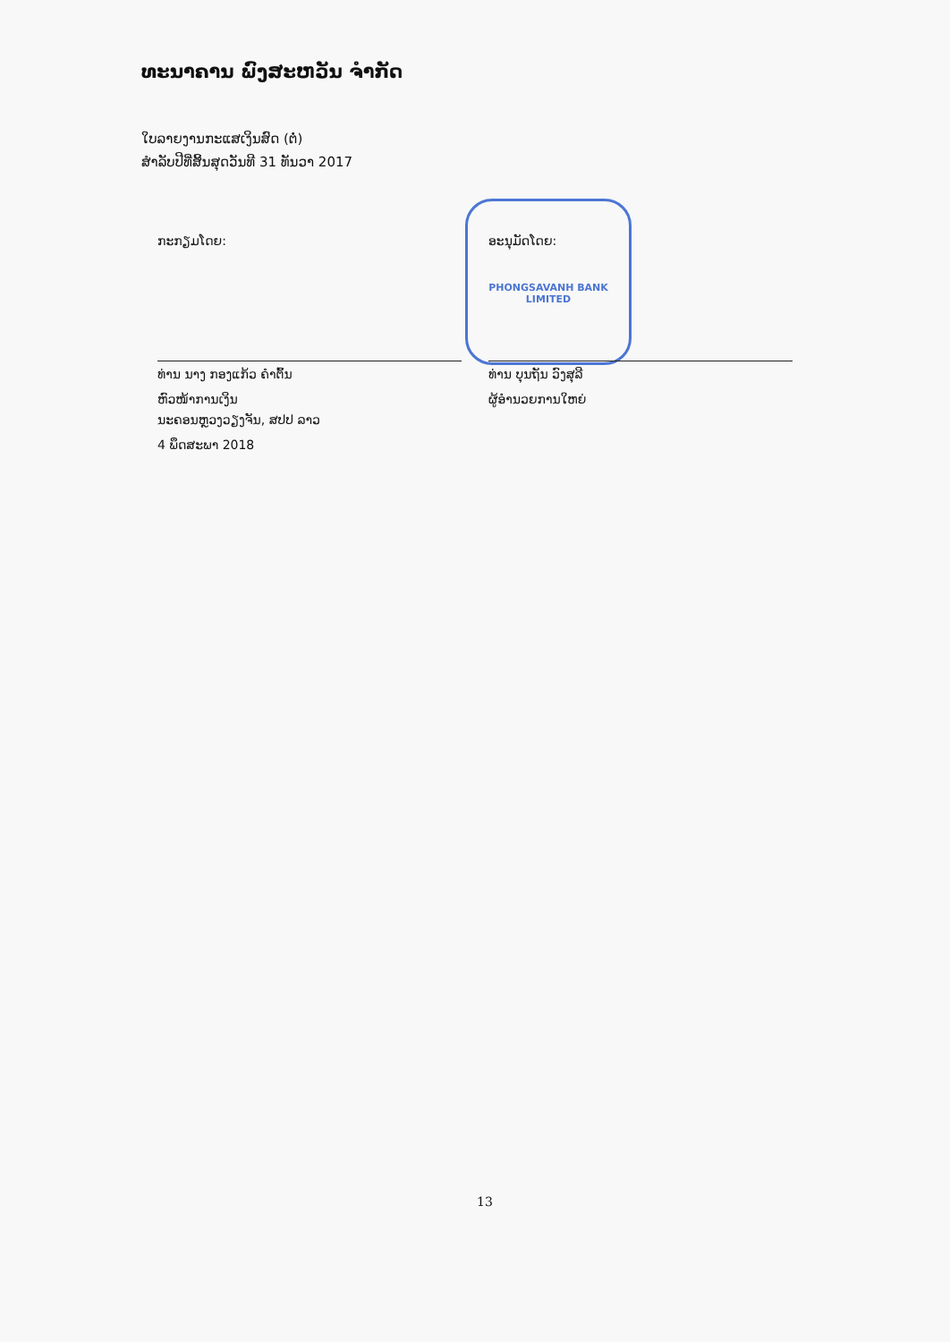ທະນາຄານ ພົງສະຫວັນ ຈຳກັດ
ໃບລາຍງານກະແສເງິນສົດ (ຕໍ່)
ສຳລັບປີທີ່ສິ້ນສຸດວັນທີ 31 ທັນວາ 2017
PHONGSAVANH BANK
LIMITED
ກະກຽມໂດຍ:
ທ່ານ ນາງ ກອງແກ້ວ ຄຳຕົ້ນ
ຫົວໜ້າການເງິນ
ອະນຸມັດໂດຍ:
ທ່ານ ບຸນຖັນ ວົງສຸລີ
ຜູ້ອຳນວຍການໃຫຍ່
ນະຄອນຫຼວງວຽງຈັນ, ສປປ ລາວ
4 ພຶດສະພາ 2018
13